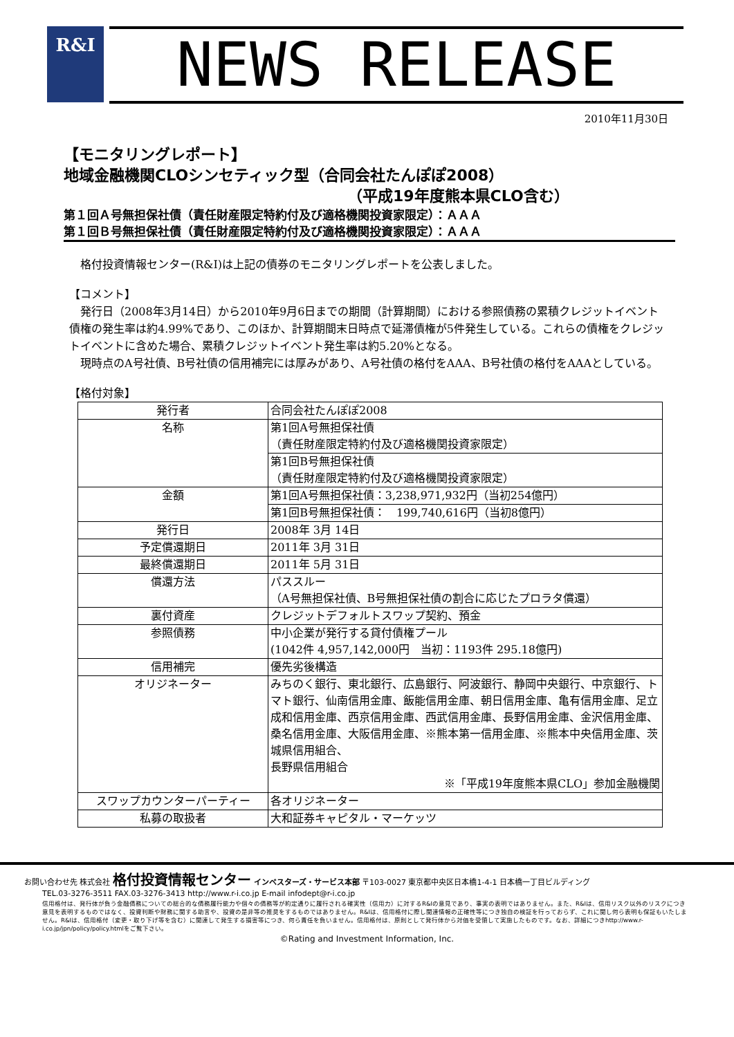R&I NEWS RELEASE
2010年11月30日
【モニタリングレポート】
地域金融機関CLOシンセティック型（合同会社たんぽぽ2008）
（平成19年度熊本県CLO含む）
第１回Ａ号無担保社債（責任財産限定特約付及び適格機関投資家限定）：ＡＡＡ
第１回Ｂ号無担保社債（責任財産限定特約付及び適格機関投資家限定）：ＡＡＡ
　格付投資情報センター(R&I)は上記の債券のモニタリングレポートを公表しました。
【コメント】
　発行日（2008年3月14日）から2010年9月6日までの期間（計算期間）における参照債務の累積クレジットイベント債権の発生率は約4.99%であり、このほか、計算期間末日時点で延滞債権が5件発生している。これらの債権をクレジットイベントに含めた場合、累積クレジットイベント発生率は約5.20%となる。
　現時点のA号社債、B号社債の信用補完には厚みがあり、A号社債の格付をAAA、B号社債の格付をAAAとしている。
【格付対象】
| 発行者 | 合同会社たんぽぽ2008 |
| 名称 | 第1回A号無担保社債 （責任財産限定特約付及び適格機関投資家限定） |
| | 第1回B号無担保社債 （責任財産限定特約付及び適格機関投資家限定） |
| 金額 | 第1回A号無担保社債：3,238,971,932円（当初254億円） |
| | 第1回B号無担保社債： 199,740,616円（当初8億円） |
| 発行日 | 2008年 3月 14日 |
| 予定償還期日 | 2011年 3月 31日 |
| 最終償還期日 | 2011年 5月 31日 |
| 償還方法 | パススルー （A号無担保社債、B号無担保社債の割合に応じたプロラタ償還） |
| 裏付資産 | クレジットデフォルトスワップ契約、預金 |
| 参照債務 | 中小企業が発行する貸付債権プール (1042件 4,957,142,000円 当初：1193件 295.18億円) |
| 信用補完 | 優先劣後構造 |
| オリジネーター | みちのく銀行、東北銀行、広島銀行、阿波銀行、静岡中央銀行、中京銀行、トマト銀行、仙南信用金庫、飯能信用金庫、朝日信用金庫、亀有信用金庫、足立成和信用金庫、西京信用金庫、西武信用金庫、長野信用金庫、金沢信用金庫、桑名信用金庫、大阪信用金庫、※熊本第一信用金庫、※熊本中央信用金庫、茨城県信用組合、 長野県信用組合 ※「平成19年度熊本県CLO」参加金融機関 |
| スワップカウンターパーティー | 各オリジネーター |
| 私募の取扱者 | 大和証券キャピタル・マーケッツ |
お問い合わせ先 株式会社 格付投資情報センター インベスターズ・サービス本部 〒103-0027 東京都中央区日本橋1-4-1 日本橋一丁目ビルディング
TEL.03-3276-3511 FAX.03-3276-3413 http://www.r-i.co.jp E-mail infodept@r-i.co.jp
信用格付は、発行体が負う金融債務についての総合的な債務履行能力や個々の債務等が約定通りに履行される確実性（信用力）に対するR&Iの意見であり、事実の表明ではありません。また、R&Iは、信用リスク以外のリスクにつき意見を表明するものではなく、投資判断や財務に関する助言や、投資の是非等の推奨をするものではありません。R&Iは、信用格付に際し関連情報の正確性等につき独自の検証を行っておらず、これに関し何ら表明も保証もいたしません。R&Iは、信用格付（変更・取り下げ等を含む）に関連して発生する損害等につき、何ら責任を負いません。信用格付は、原則として発行体から対価を受領して実施したものです。なお、詳細につきhttp://www.r-i.co.jp/jpn/policy/policy.htmlをご覧下さい。
©Rating and Investment Information, Inc.